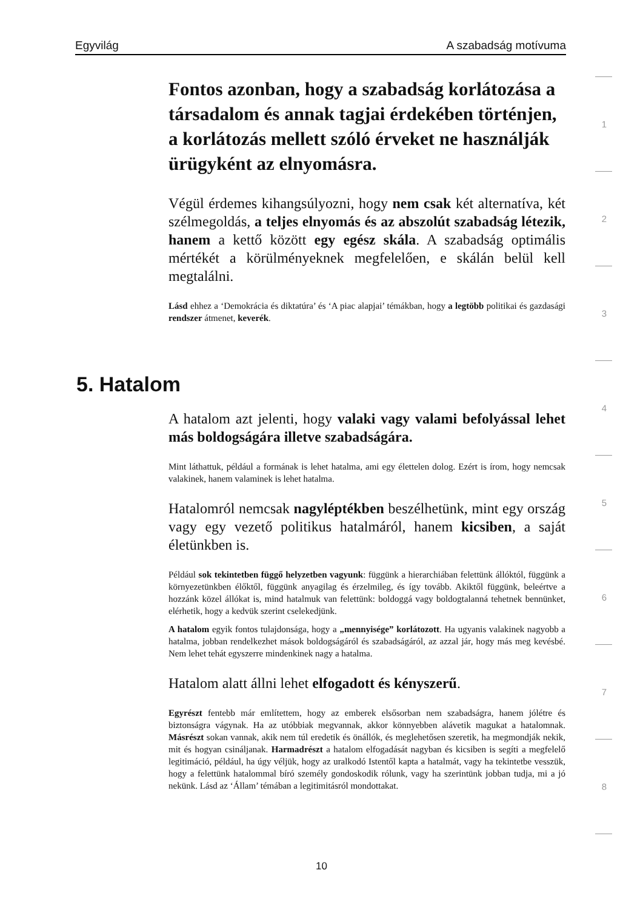Egyvilág A szabadság motívuma
1
2
3
4
5
6
7
8
Fontos azonban, hogy a szabadság korlátozása a társadalom és annak tagjai érdekében történjen, a korlátozás mellett szóló érveket ne használják ürügyként az elnyomásra.
Végül érdemes kihangsúlyozni, hogy nem csak két alternatíva, két szélmegoldás, a teljes elnyomás és az abszolút szabadság létezik, hanem a kettő között egy egész skála. A szabadság optimális mértékét a körülményeknek megfelelően, e skálán belül kell megtalálni.
Lásd ehhez a ‘Demokrácia és diktatúra’ és ‘A piac alapjai’ témákban, hogy a legtöbb politikai és gazdasági rendszer átmenet, keverék.
5. Hatalom
A hatalom azt jelenti, hogy valaki vagy valami befolyással lehet más boldogságára illetve szabadságára.
Mint láthattuk, például a formának is lehet hatalma, ami egy élettelen dolog. Ezért is írom, hogy nemcsak valakinek, hanem valaminek is lehet hatalma.
Hatalomról nemcsak nagyléptékben beszélhetünk, mint egy ország vagy egy vezető politikus hatalmáról, hanem kicsiben, a saját életünkben is.
Például sok tekintetben függő helyzetben vagyunk: függünk a hierarchiában felettünk állóktól, függünk a környezetünkben élőktől, függünk anyagilag és érzelmileg, és így tovább. Akiktől függünk, beleértve a hozzánk közel állókat is, mind hatalmuk van felettünk: boldoggá vagy boldogtalanná tehetnek bennünket, elérhetik, hogy a kedvük szerint cselekedjünk.
A hatalom egyik fontos tulajdonsága, hogy a „mennyisége” korlátozott. Ha ugyanis valakinek nagyobb a hatalma, jobban rendelkezhet mások boldogságáról és szabadságáról, az azzal jár, hogy más meg kevésbé. Nem lehet tehát egyszerre mindenkinek nagy a hatalma.
Hatalom alatt állni lehet elfogadott és kényszerű.
Egyrészt fentebb már említettem, hogy az emberek elsősorban nem szabadságra, hanem jólétre és biztonságra vágynak. Ha az utóbbiak megvannak, akkor könnyebben alávetik magukat a hatalomnak. Másrészt sokan vannak, akik nem túl eredetik és önállók, és meglehetősen szeretik, ha megmondják nekik, mit és hogyan csináljanak. Harmadrészt a hatalom elfogadását nagyban és kicsiben is segíti a megfelelő legitimáció, például, ha úgy véljük, hogy az uralkodó Istentől kapta a hatalmát, vagy ha tekintetbe vesszük, hogy a felettünk hatalommal bíró személy gondoskodik rólunk, vagy ha szerintünk jobban tudja, mi a jó nekünk. Lásd az ‘Állam’ témában a legitimitásról mondottakat.
10